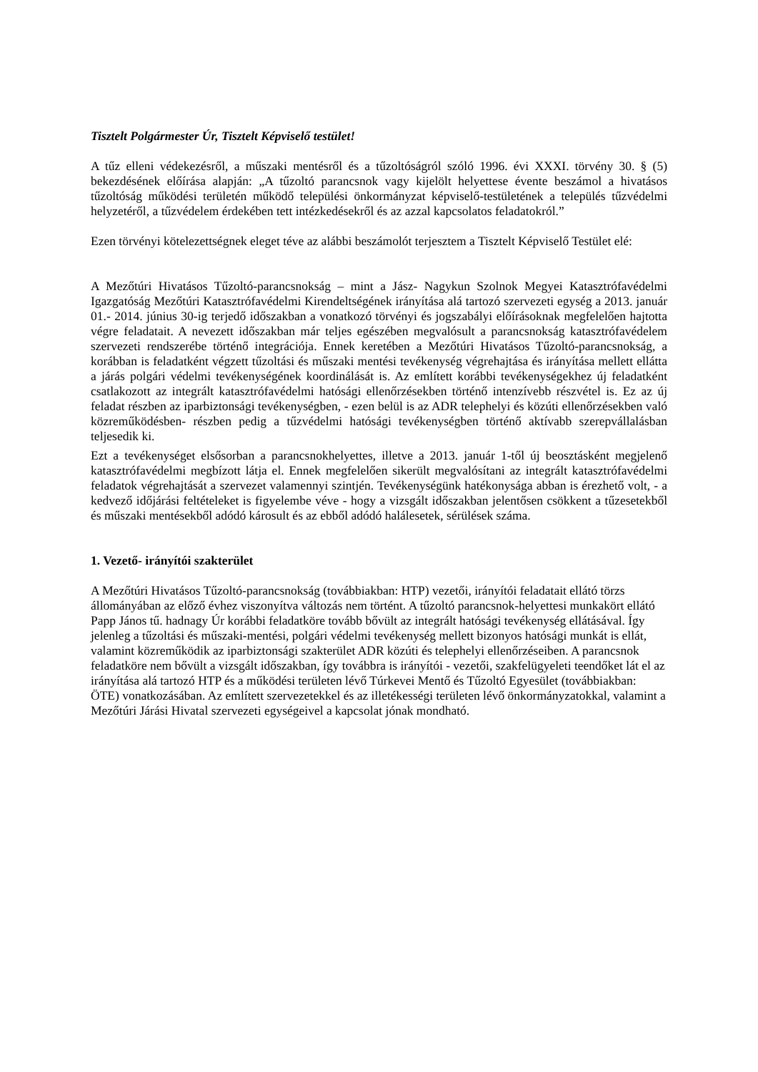Tisztelt Polgármester Úr, Tisztelt Képviselő testület!
A tűz elleni védekezésről, a műszaki mentésről és a tűzoltóságról szóló 1996. évi XXXI. törvény 30. § (5) bekezdésének előírása alapján: „A tűzoltó parancsnok vagy kijelölt helyettese évente beszámol a hivatásos tűzoltóság működési területén működő települési önkormányzat képviselő-testületének a település tűzvédelmi helyzetéről, a tűzvédelem érdekében tett intézkedésekről és az azzal kapcsolatos feladatokról.”
Ezen törvényi kötelezettségnek eleget téve az alábbi beszámolót terjesztem a Tisztelt Képviselő Testület elé:
A Mezőtúri Hivatásos Tűzoltó-parancsnokság – mint a Jász- Nagykun Szolnok Megyei Katasztrófavédelmi Igazgatóság Mezőtúri Katasztrófavédelmi Kirendeltségének irányítása alá tartozó szervezeti egység a 2013. január 01.- 2014. június 30-ig terjedő időszakban a vonatkozó törvényi és jogszabályi előírásoknak megfelelően hajtotta végre feladatait. A nevezett időszakban már teljes egészében megvalósult a parancsnokság katasztrófavédelem szervezeti rendszerébe történő integrációja. Ennek keretében a Mezőtúri Hivatásos Tűzoltó-parancsnokság, a korábban is feladatként végzett tűzoltási és műszaki mentési tevékenység végrehajtása és irányítása mellett ellátta a járás polgári védelmi tevékenységének koordinálását is. Az említett korábbi tevékenységekhez új feladatként csatlakozott az integrált katasztrófavédelmi hatósági ellenőrzésekben történő intenzívebb részvétel is. Ez az új feladat részben az iparbiztonsági tevékenységben, - ezen belül is az ADR telephelyi és közúti ellenőrzésekben való közreműködésben- részben pedig a tűzvédelmi hatósági tevékenységben történő aktívabb szerepvállalásban teljesedik ki.
Ezt a tevékenységet elsősorban a parancsnokhelyettes, illetve a 2013. január 1-től új beosztásként megjelenő katasztrófavédelmi megbízott látja el. Ennek megfelelően sikerült megvalósítani az integrált katasztrófavédelmi feladatok végrehajtását a szervezet valamennyi szintjén. Tevékenységünk hatékonysága abban is érezhető volt, - a kedvező időjárási feltételeket is figyelembe véve - hogy a vizsgált időszakban jelentősen csökkent a tűzesetekből és műszaki mentésekből adódó károsult és az ebből adódó halálesetek, sérülések száma.
1. Vezető- irányítói szakterület
A Mezőtúri Hivatásos Tűzoltó-parancsnokság (továbbiakban: HTP) vezetői, irányítói feladatait ellátó törzs állományában az előző évhez viszonyítva változás nem történt. A tűzoltó parancsnok-helyettesi munkakört ellátó Papp János tű. hadnagy Úr korábbi feladatköre tovább bővült az integrált hatósági tevékenység ellátásával. Így jelenleg a tűzoltási és műszaki-mentési, polgári védelmi tevékenység mellett bizonyos hatósági munkát is ellát, valamint közreműködik az iparbiztonsági szakterület ADR közúti és telephelyi ellenőrzéseiben. A parancsnok feladatköre nem bővült a vizsgált időszakban, így továbbra is irányítói - vezetői, szakfelügyeleti teendőket lát el az irányítása alá tartozó HTP és a működési területen lévő Túrkevei Mentő és Tűzoltó Egyesület (továbbiakban: ÖTE) vonatkozásában. Az említett szervezetekkel és az illetékességi területen lévő önkormányzatokkal, valamint a Mezőtúri Járási Hivatal szervezeti egységeivel a kapcsolat jónak mondható.